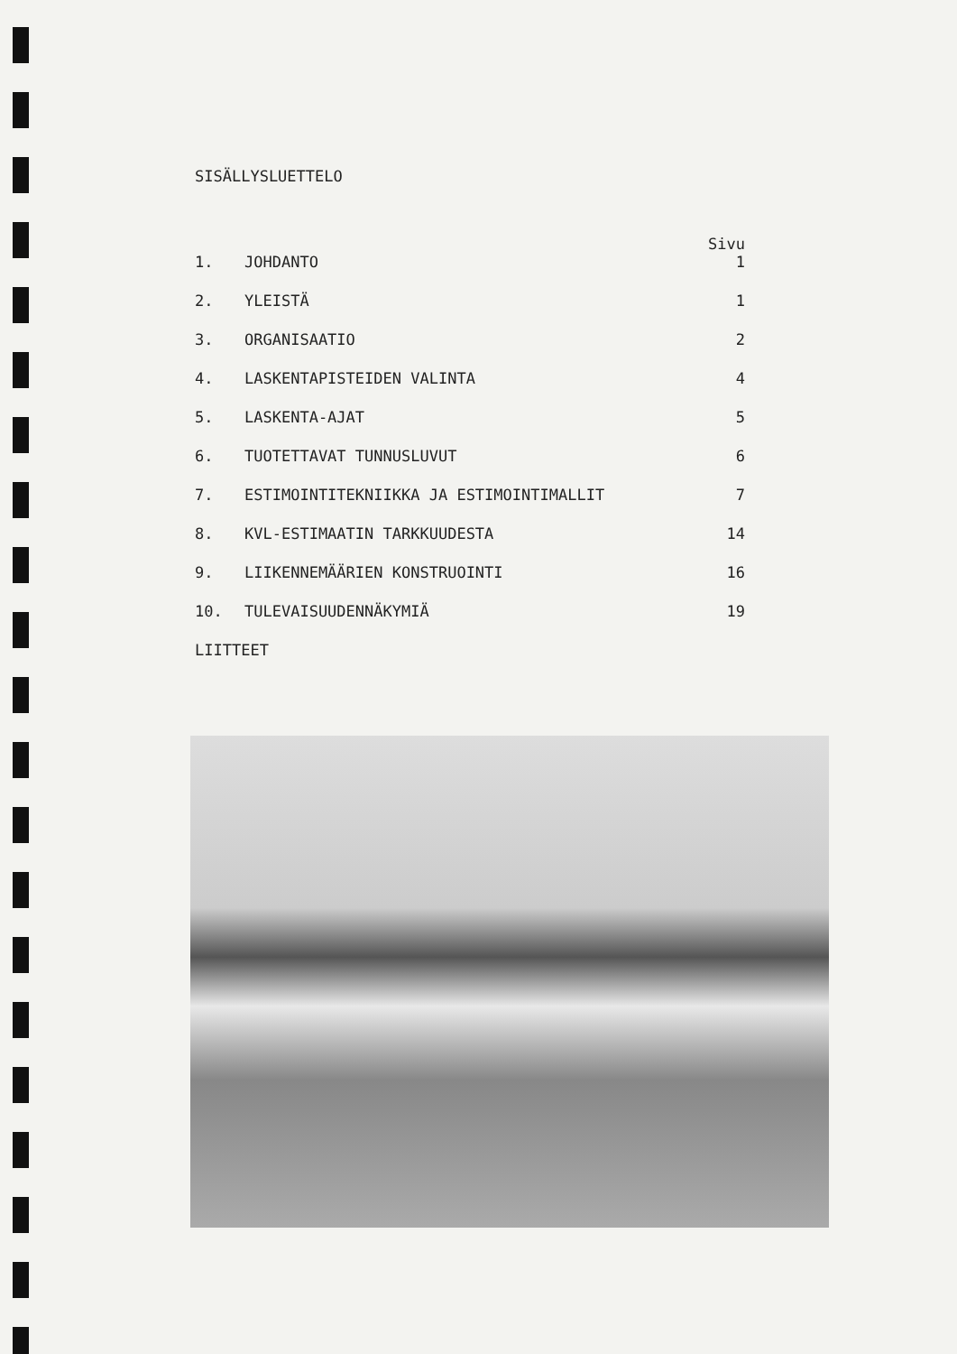SISÄLLYSLUETTELO
Sivu
| 1. | JOHDANTO | 1 |
| 2. | YLEISTÄ | 1 |
| 3. | ORGANISAATIO | 2 |
| 4. | LASKENTAPISTEIDEN VALINTA | 4 |
| 5. | LASKENTA-AJAT | 5 |
| 6. | TUOTETTAVAT TUNNUSLUVUT | 6 |
| 7. | ESTIMOINTITEKNIIKKA JA ESTIMOINTIMALLIT | 7 |
| 8. | KVL-ESTIMAATIN TARKKUUDESTA | 14 |
| 9. | LIIKENNEMÄÄRIEN KONSTRUOINTI | 16 |
| 10. | TULEVAISUUDENNÄKYMIÄ | 19 |
LIITTEET